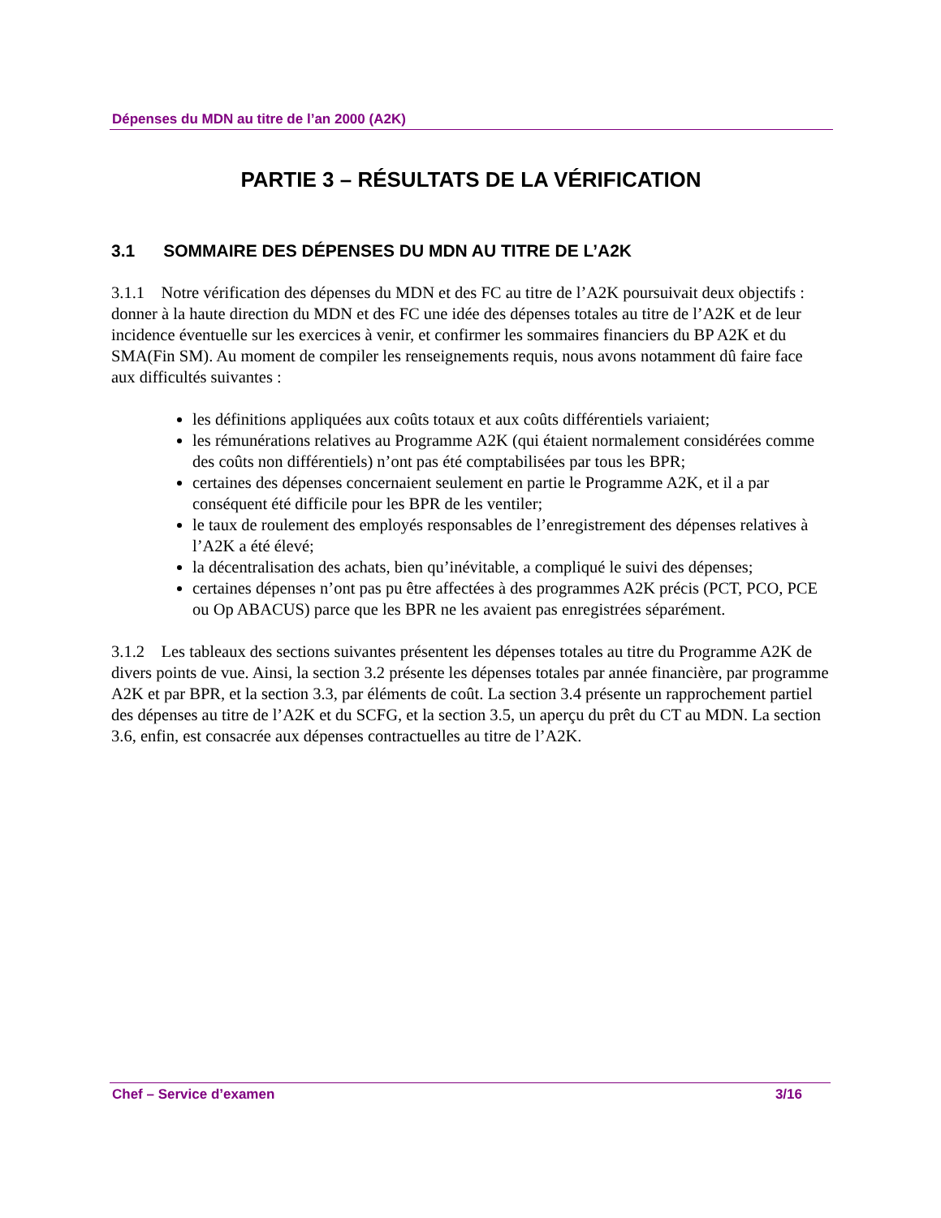Dépenses du MDN au titre de l’an 2000 (A2K)
PARTIE 3 – RÉSULTATS DE LA VÉRIFICATION
3.1 SOMMAIRE DES DÉPENSES DU MDN AU TITRE DE L’A2K
3.1.1 Notre vérification des dépenses du MDN et des FC au titre de l’A2K poursuivait deux objectifs : donner à la haute direction du MDN et des FC une idée des dépenses totales au titre de l’A2K et de leur incidence éventuelle sur les exercices à venir, et confirmer les sommaires financiers du BP A2K et du SMA(Fin SM). Au moment de compiler les renseignements requis, nous avons notamment dû faire face aux difficultés suivantes :
les définitions appliquées aux coûts totaux et aux coûts différentiels variaient;
les rémunérations relatives au Programme A2K (qui étaient normalement considérées comme des coûts non différentiels) n’ont pas été comptabilisées par tous les BPR;
certaines des dépenses concernaient seulement en partie le Programme A2K, et il a par conséquent été difficile pour les BPR de les ventiler;
le taux de roulement des employés responsables de l’enregistrement des dépenses relatives à l’A2K a été élevé;
la décentralisation des achats, bien qu’inévitable, a compliqué le suivi des dépenses;
certaines dépenses n’ont pas pu être affectées à des programmes A2K précis (PCT, PCO, PCE ou Op ABACUS) parce que les BPR ne les avaient pas enregistrées séparément.
3.1.2 Les tableaux des sections suivantes présentent les dépenses totales au titre du Programme A2K de divers points de vue. Ainsi, la section 3.2 présente les dépenses totales par année financière, par programme A2K et par BPR, et la section 3.3, par éléments de coût. La section 3.4 présente un rapprochement partiel des dépenses au titre de l’A2K et du SCFG, et la section 3.5, un aperçu du prêt du CT au MDN. La section 3.6, enfin, est consacrée aux dépenses contractuelles au titre de l’A2K.
Chef – Service d’examen 3/16